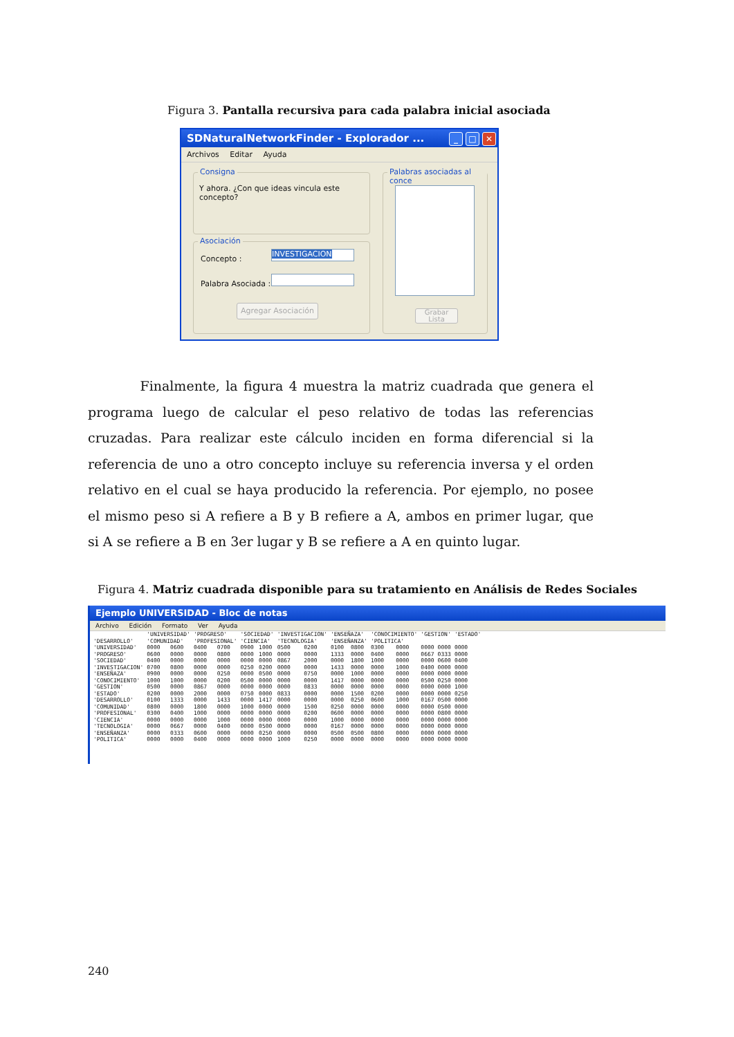Figura 3. Pantalla recursiva para cada palabra inicial asociada
SDNaturalNetworkFinder - Explorador ... _ □ ✕
Archivos Editar Ayuda
Consigna
Y ahora. ¿Con que ideas vincula este concepto?
Asociación
Concepto :
INVESTIGACION
Palabra Asociada :
Agregar Asociación
Palabras asociadas al conce
Grabar Lista
Finalmente, la figura 4 muestra la matriz cuadrada que genera el programa luego de calcular el peso relativo de todas las referencias cruzadas. Para realizar este cálculo inciden en forma diferencial si la referencia de uno a otro concepto incluye su referencia inversa y el orden relativo en el cual se haya producido la referencia. Por ejemplo, no posee el mismo peso si A refiere a B y B refiere a A, ambos en primer lugar, que si A se refiere a B en 3er lugar y B se refiere a A en quinto lugar.
Figura 4. Matriz cuadrada disponible para su tratamiento en Análisis de Redes Sociales
Ejemplo UNIVERSIDAD - Bloc de notas
Archivo Edición Formato Ver Ayuda
| | 'UNIVERSIDAD' | | 'PROGRESO' | | 'SOCIEDAD' | | 'INVESTIGACION' | | 'ENSEÑAZA' | | 'CONOCIMIENTO' | | 'GESTION' | | 'ESTADO' |
| --- | --- | --- | --- | --- | --- | --- | --- | --- | --- | --- | --- | --- | --- | --- | --- |
| 'DESARROLLO' | 'COMUNIDAD' | | 'PROFESIONAL' | | 'CIENCIA' | | 'TECNOLOGIA' | | 'ENSEÑANZA' | | 'POLITICA' | | | | |
| 'UNIVERSIDAD' | 0000 | 0600 | 0400 | 0700 | 0900 | 1000 | 0500 | 0200 | 0100 | 0800 | 0300 | 0000 | 0000 | 0000 | 0000 |
| 'PROGRESO' | 0600 | 0000 | 0000 | 0800 | 0000 | 1000 | 0000 | 0000 | 1333 | 0000 | 0400 | 0000 | 0667 | 0333 | 0000 |
| 'SOCIEDAD' | 0400 | 0000 | 0000 | 0000 | 0000 | 0000 | 0867 | 2000 | 0000 | 1800 | 1000 | 0000 | 0000 | 0600 | 0400 |
| 'INVESTIGACION' | 0700 | 0800 | 0000 | 0000 | 0250 | 0200 | 0000 | 0000 | 1433 | 0000 | 0000 | 1000 | 0400 | 0000 | 0000 |
| 'ENSEÑAZA' | 0900 | 0000 | 0000 | 0250 | 0000 | 0500 | 0000 | 0750 | 0000 | 1000 | 0000 | 0000 | 0000 | 0000 | 0000 |
| 'CONOCIMIENTO' | 1000 | 1000 | 0000 | 0200 | 0500 | 0000 | 0000 | 0000 | 1417 | 0000 | 0000 | 0000 | 0500 | 0250 | 0000 |
| 'GESTION' | 0500 | 0000 | 0867 | 0000 | 0000 | 0000 | 0000 | 0833 | 0000 | 0000 | 0000 | 0000 | 0000 | 0000 | 1000 |
| 'ESTADO' | 0200 | 0000 | 2000 | 0000 | 0750 | 0000 | 0833 | 0000 | 0000 | 1500 | 0200 | 0000 | 0000 | 0000 | 0250 |
| 'DESARROLLO' | 0100 | 1333 | 0000 | 1433 | 0000 | 1417 | 0000 | 0000 | 0000 | 0250 | 0600 | 1000 | 0167 | 0500 | 0000 |
| 'COMUNIDAD' | 0800 | 0000 | 1800 | 0000 | 1000 | 0000 | 0000 | 1500 | 0250 | 0000 | 0000 | 0000 | 0000 | 0500 | 0000 |
| 'PROFESIONAL' | 0300 | 0400 | 1000 | 0000 | 0000 | 0000 | 0000 | 0200 | 0600 | 0000 | 0000 | 0000 | 0000 | 0800 | 0000 |
| 'CIENCIA' | 0000 | 0000 | 0000 | 1000 | 0000 | 0000 | 0000 | 0000 | 1000 | 0000 | 0000 | 0000 | 0000 | 0000 | 0000 |
| 'TECNOLOGIA' | 0000 | 0667 | 0000 | 0400 | 0000 | 0500 | 0000 | 0000 | 0167 | 0000 | 0000 | 0000 | 0000 | 0000 | 0000 |
| 'ENSEÑANZA' | 0000 | 0333 | 0600 | 0000 | 0000 | 0250 | 0000 | 0000 | 0500 | 0500 | 0800 | 0000 | 0000 | 0000 | 0000 |
| 'POLITICA' | 0000 | 0000 | 0400 | 0000 | 0000 | 0000 | 1000 | 0250 | 0000 | 0000 | 0000 | 0000 | 0000 | 0000 | 0000 |
240